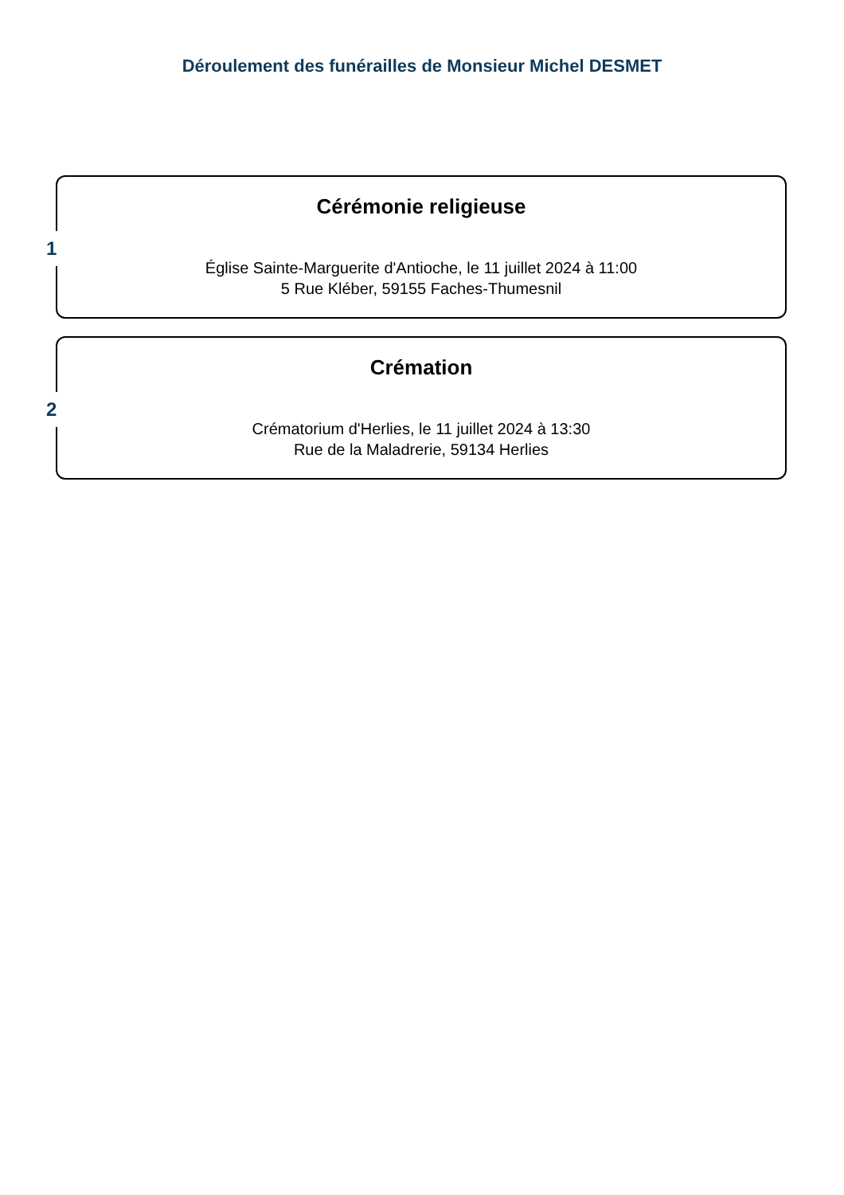Déroulement des funérailles de Monsieur Michel DESMET
1
Cérémonie religieuse
Église Sainte-Marguerite d'Antioche, le 11 juillet 2024 à 11:00
5 Rue Kléber, 59155 Faches-Thumesnil
2
Crémation
Crématorium d'Herlies, le 11 juillet 2024 à 13:30
Rue de la Maladrerie, 59134 Herlies